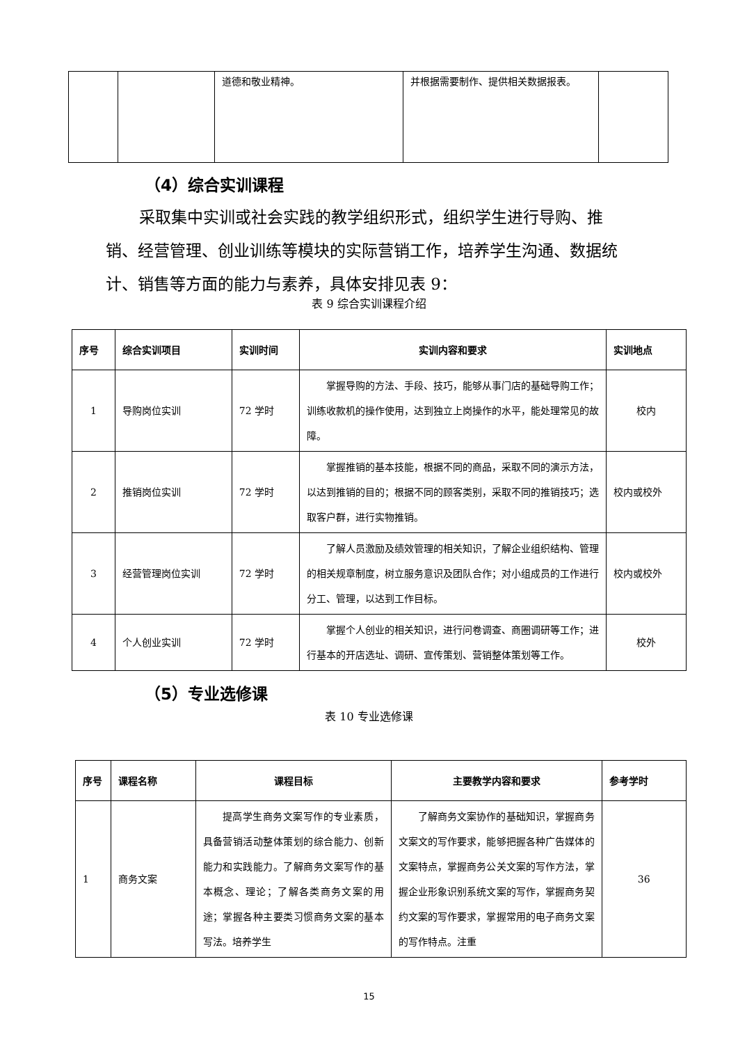| | | 道德和敬业精神。 | 并根据需要制作、提供相关数据报表。 | |
（4）综合实训课程
采取集中实训或社会实践的教学组织形式，组织学生进行导购、推销、经营管理、创业训练等模块的实际营销工作，培养学生沟通、数据统计、销售等方面的能力与素养，具体安排见表 9：
表 9 综合实训课程介绍
| 序号 | 综合实训项目 | 实训时间 | 实训内容和要求 | 实训地点 |
| --- | --- | --- | --- | --- |
| 1 | 导购岗位实训 | 72 学时 | 掌握导购的方法、手段、技巧，能够从事门店的基础导购工作；训练收款机的操作使用，达到独立上岗操作的水平，能处理常见的故障。 | 校内 |
| 2 | 推销岗位实训 | 72 学时 | 掌握推销的基本技能，根据不同的商品，采取不同的演示方法，以达到推销的目的；根据不同的顾客类别，采取不同的推销技巧；选取客户群，进行实物推销。 | 校内或校外 |
| 3 | 经营管理岗位实训 | 72 学时 | 了解人员激励及绩效管理的相关知识，了解企业组织结构、管理的相关规章制度，树立服务意识及团队合作；对小组成员的工作进行分工、管理，以达到工作目标。 | 校内或校外 |
| 4 | 个人创业实训 | 72 学时 | 掌握个人创业的相关知识，进行问卷调查、商圈调研等工作；进行基本的开店选址、调研、宣传策划、营销整体策划等工作。 | 校外 |
（5）专业选修课
表 10 专业选修课
| 序号 | 课程名称 | 课程目标 | 主要教学内容和要求 | 参考学时 |
| --- | --- | --- | --- | --- |
| 1 | 商务文案 | 提高学生商务文案写作的专业素质，具备营销活动整体策划的综合能力、创新能力和实践能力。了解商务文案写作的基本概念、理论；了解各类商务文案的用途；掌握各种主要类习惯商务文案的基本写法。培养学生 | 了解商务文案协作的基础知识，掌握商务文案文的写作要求，能够把握各种广告媒体的文案特点，掌握商务公关文案的写作方法，掌握企业形象识别系统文案的写作，掌握商务契约文案的写作要求，掌握常用的电子商务文案的写作特点。注重 | 36 |
15